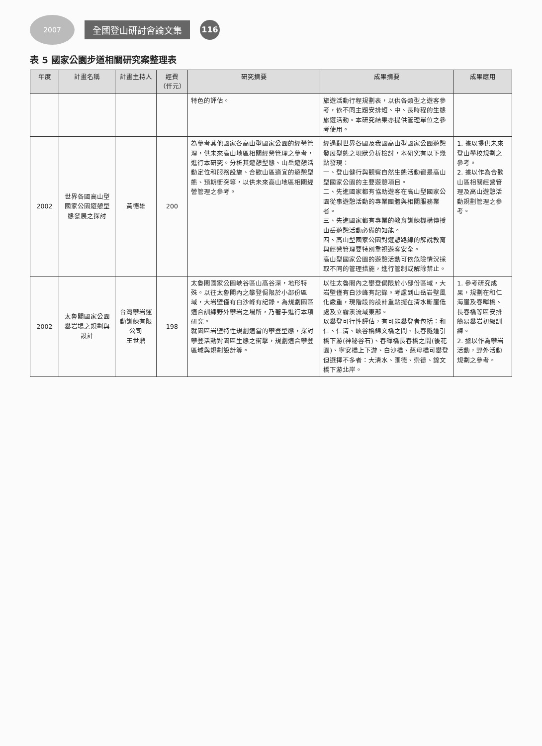2007
全國登山研討會論文集
116
表 5 國家公園步道相關研究案整理表
| 年度 | 計畫名稱 | 計畫主持人 | 經費（仟元） | 研究摘要 | 成果摘要 | 成果應用 |
| --- | --- | --- | --- | --- | --- | --- |
| | | | | 特色的評估。 | 旅遊活動行程規劃表，以供各類型之遊客參考，依不同主題安排短、中、長時程的生態旅遊活動。本研究結果亦提供管理單位之參考使用。 | |
| 2002 | 世界各國高山型國家公園遊憩型態發展之探討 | 黃德雄 | 200 | 為參考其他國家各高山型國家公園的經營管理，供未來高山地區相關經營管理之參考，進行本研究。分析其遊憩型態、山岳遊憩活動定位和服務設施、合歡山區適宜的遊憩型態、預期衝突等，以供未來高山地區相關經營管理之參考。 | 經過對世界各國及我國高山型國家公園遊憩發展型態之現狀分析檢討，本研究有以下幾點發現： 一、登山健行與觀察自然生態活動都是高山型國家公園的主要遊憩項目。 二、先進國家都有協助遊客在高山型國家公園從事遊憩活動的專業團體與相關服務業者。 三、先進國家都有專業的教育訓練機構傳授山岳遊憩活動必備的知能。 四、高山型國家公園對遊憩路線的解說教育與經營管理要特別重視遊客安全。 高山型國家公園的遊憩活動可依危險情況採取不同的管理措施，進行管制或解除禁止。 | 1. 據以提供未來登山學校規劃之參考。 2. 據以作為合歡山區相關經營管理及高山遊憩活動規劃管理之參考。 |
| 2002 | 太魯閣國家公園攀岩場之規劃與設計 | 台灣攀岩運動訓練有限公司 王世鼎 | 198 | 太魯閣國家公園峽谷區山高谷深，地形特殊。以往太魯閣內之攀登侷限於小部份區域，大岩壁僅有白沙峰有記錄。為規劃園區適合訓練野外攀岩之場所，乃著手進行本項研究。 就園區岩壁特性規劃適當的攀登型態，探討攀登活動對園區生態之衝擊，規劃適合攀登區域與規劃設計等。 | 以往太魯閣內之攀登侷限於小部份區域，大岩壁僅有白沙峰有記錄。考慮到山岳岩壁風化嚴重，現階段的設計重點擺在清水斷崖低處及立霧溪流域東部。 以攀登可行性評估，有可能攀登者包括：和仁、仁清、峽谷橋錦文橋之間、長春隧道引橋下游(神秘谷石)、春暉橋長春橋之間(後花園)、寧安橋上下游、白沙橋、慈母橋可攀登但選擇不多者：大清水、匯德、崇德、錦文橋下游北岸。 | 1. 參考研究成果，規劃在和仁海崖及春暉橋、長春橋等區安排簡易攀岩初級訓練。 2. 據以作為攀岩活動，野外活動規劃之參考。 |